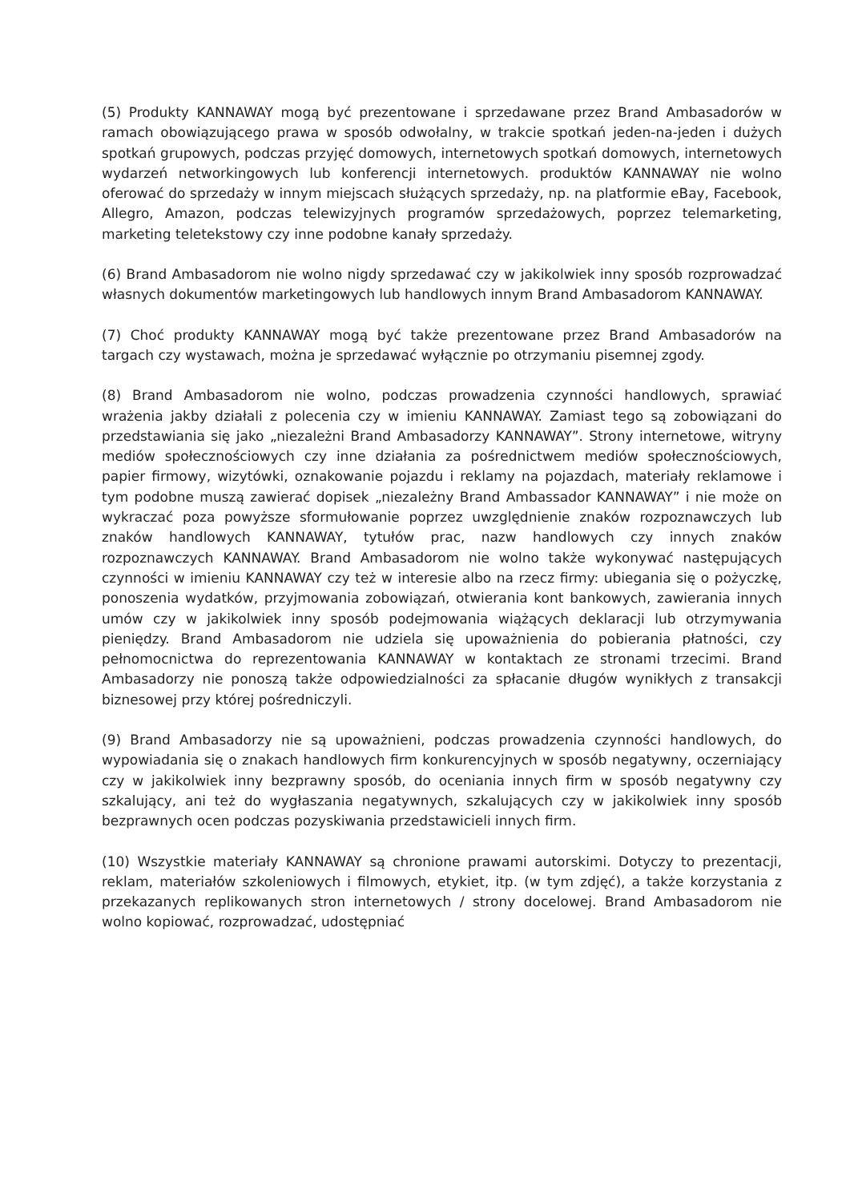(5) Produkty KANNAWAY mogą być prezentowane i sprzedawane przez Brand Ambasadorów w ramach obowiązującego prawa w sposób odwołalny, w trakcie spotkań jeden-na-jeden i dużych spotkań grupowych, podczas przyjęć domowych, internetowych spotkań domowych, internetowych wydarzeń networkingowych lub konferencji internetowych. produktów KANNAWAY nie wolno oferować do sprzedaży w innym miejscach służących sprzedaży, np. na platformie eBay, Facebook, Allegro, Amazon, podczas telewizyjnych programów sprzedażowych, poprzez telemarketing, marketing teletekstowy czy inne podobne kanały sprzedaży.
(6) Brand Ambasadorom nie wolno nigdy sprzedawać czy w jakikolwiek inny sposób rozprowadzać własnych dokumentów marketingowych lub handlowych innym Brand Ambasadorom KANNAWAY.
(7) Choć produkty KANNAWAY mogą być także prezentowane przez Brand Ambasadorów na targach czy wystawach, można je sprzedawać wyłącznie po otrzymaniu pisemnej zgody.
(8) Brand Ambasadorom nie wolno, podczas prowadzenia czynności handlowych, sprawiać wrażenia jakby działali z polecenia czy w imieniu KANNAWAY. Zamiast tego są zobowiązani do przedstawiania się jako „niezależni Brand Ambasadorzy KANNAWAY”. Strony internetowe, witryny mediów społecznościowych czy inne działania za pośrednictwem mediów społecznościowych, papier firmowy, wizytówki, oznakowanie pojazdu i reklamy na pojazdach, materiały reklamowe i tym podobne muszą zawierać dopisek „niezależny Brand Ambassador KANNAWAY” i nie może on wykraczać poza powyższe sformułowanie poprzez uwzględnienie znaków rozpoznawczych lub znaków handlowych KANNAWAY, tytułów prac, nazw handlowych czy innych znaków rozpoznawczych KANNAWAY. Brand Ambasadorom nie wolno także wykonywać następujących czynności w imieniu KANNAWAY czy też w interesie albo na rzecz firmy: ubiegania się o pożyczkę, ponoszenia wydatków, przyjmowania zobowiązań, otwierania kont bankowych, zawierania innych umów czy w jakikolwiek inny sposób podejmowania wiążących deklaracji lub otrzymywania pieniędzy. Brand Ambasadorom nie udziela się upoważnienia do pobierania płatności, czy pełnomocnictwa do reprezentowania KANNAWAY w kontaktach ze stronami trzecimi. Brand Ambasadorzy nie ponoszą także odpowiedzialności za spłacanie długów wynikłych z transakcji biznesowej przy której pośredniczyli.
(9) Brand Ambasadorzy nie są upoważnieni, podczas prowadzenia czynności handlowych, do wypowiadania się o znakach handlowych firm konkurencyjnych w sposób negatywny, oczerniający czy w jakikolwiek inny bezprawny sposób, do oceniania innych firm w sposób negatywny czy szkalujący, ani też do wygłaszania negatywnych, szkalujących czy w jakikolwiek inny sposób bezprawnych ocen podczas pozyskiwania przedstawicieli innych firm.
(10) Wszystkie materiały KANNAWAY są chronione prawami autorskimi. Dotyczy to prezentacji, reklam, materiałów szkoleniowych i filmowych, etykiet, itp. (w tym zdjęć), a także korzystania z przekazanych replikowanych stron internetowych / strony docelowej. Brand Ambasadorom nie wolno kopiować, rozprowadzać, udostępniać